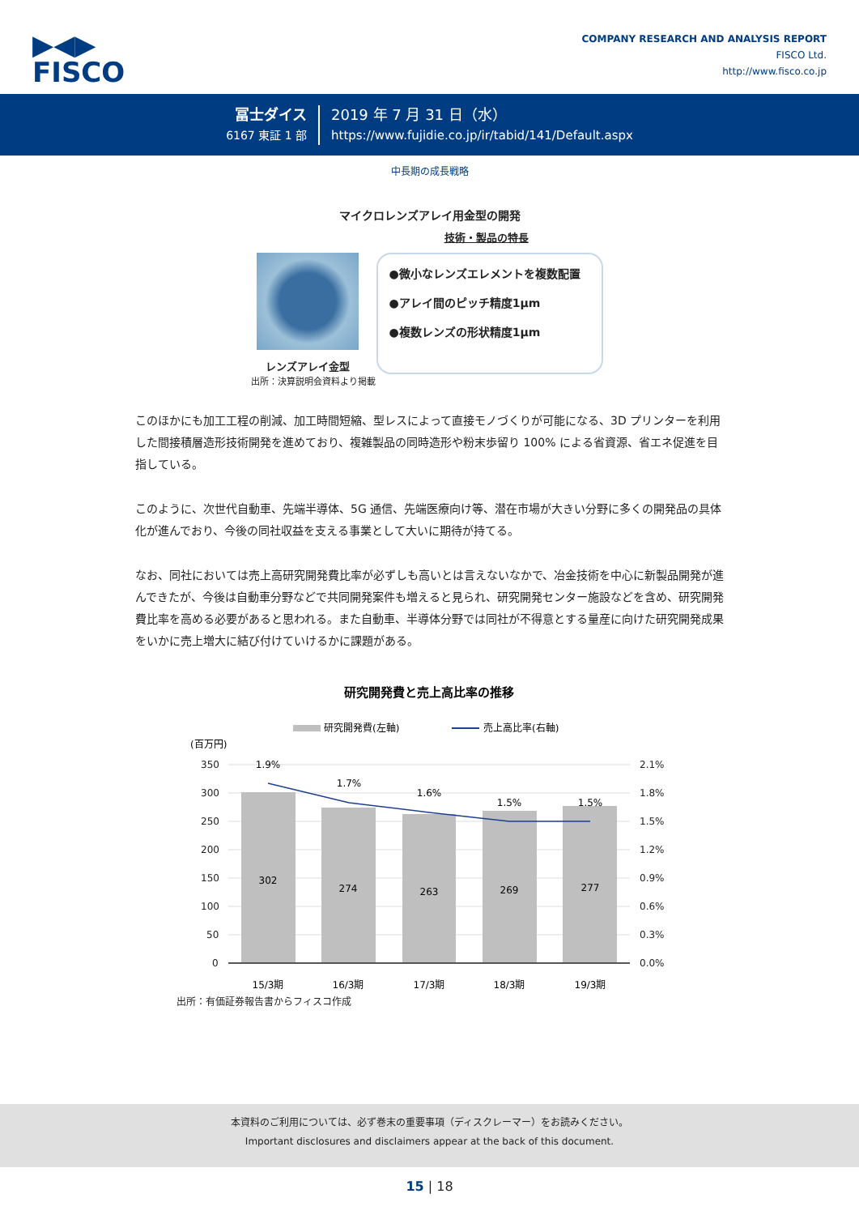▶◀▶
FISCO
COMPANY RESEARCH AND ANALYSIS REPORT
FISCO Ltd.
http://www.fisco.co.jp
冨士ダイス
6167 東証 1 部
2019 年 7 月 31 日（水）
https://www.fujidie.co.jp/ir/tabid/141/Default.aspx
中長期の成長戦略
マイクロレンズアレイ用金型の開発
技術・製品の特長
レンズアレイ金型
●微小なレンズエレメントを複数配置
●アレイ間のピッチ精度1μm
●複数レンズの形状精度1μm
出所：決算説明会資料より掲載
このほかにも加工工程の削減、加工時間短縮、型レスによって直接モノづくりが可能になる、3D プリンターを利用した間接積層造形技術開発を進めており、複雑製品の同時造形や粉末歩留り 100% による省資源、省エネ促進を目指している。
このように、次世代自動車、先端半導体、5G 通信、先端医療向け等、潜在市場が大きい分野に多くの開発品の具体化が進んでおり、今後の同社収益を支える事業として大いに期待が持てる。
なお、同社においては売上高研究開発費比率が必ずしも高いとは言えないなかで、冶金技術を中心に新製品開発が進んできたが、今後は自動車分野などで共同開発案件も増えると見られ、研究開発センター施設などを含め、研究開発費比率を高める必要があると思われる。また自動車、半導体分野では同社が不得意とする量産に向けた研究開発成果をいかに売上増大に結び付けていけるかに課題がある。
研究開発費と売上高比率の推移
研究開発費(左軸)
売上高比率(右軸)
(百万円)
350
300
250
200
150
100
50
0
2.1%
1.8%
1.5%
1.2%
0.9%
0.6%
0.3%
0.0%
302
274
263
269
277
1.9%
1.7%
1.6%
1.5%
1.5%
15/3期
16/3期
17/3期
18/3期
19/3期
出所：有価証券報告書からフィスコ作成
本資料のご利用については、必ず巻末の重要事項（ディスクレーマー）をお読みください。
Important disclosures and disclaimers appear at the back of this document.
15 | 18